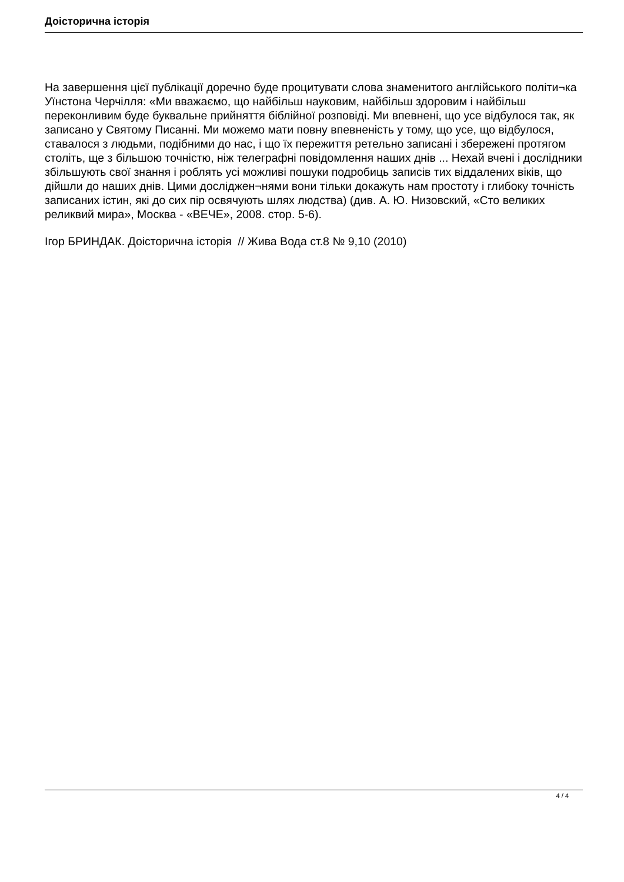Доісторична історія
На завершення цієї публікації доречно буде процитувати слова знаменитого англійського політи¬ка Уїнстона Черчілля: «Ми вважаємо, що найбільш науковим, найбільш здоровим і найбільш переконливим буде буквальне прийняття біблійної розповіді. Ми впевнені, що усе відбулося так, як записано у Святому Писанні. Ми можемо мати повну впевненість у тому, що усе, що відбулося, ставалося з людьми, подібними до нас, і що їх пережиття ретельно записані і збережені протягом століть, ще з більшою точністю, ніж телеграфні повідомлення наших днів ... Нехай вчені і дослідники збільшують свої знання і роблять усі можливі пошуки подробиць записів тих віддалених віків, що дійшли до наших днів. Цими досліджен¬нями вони тільки докажуть нам простоту і глибоку точність записаних істин, які до сих пір освячують шлях людства) (див. А. Ю. Низовский, «Сто великих реликвий мира», Москва - «ВЕЧЕ», 2008. стор. 5-6).
Ігор БРИНДАК. Доісторична історія // Жива Вода ст.8 № 9,10 (2010)
4 / 4